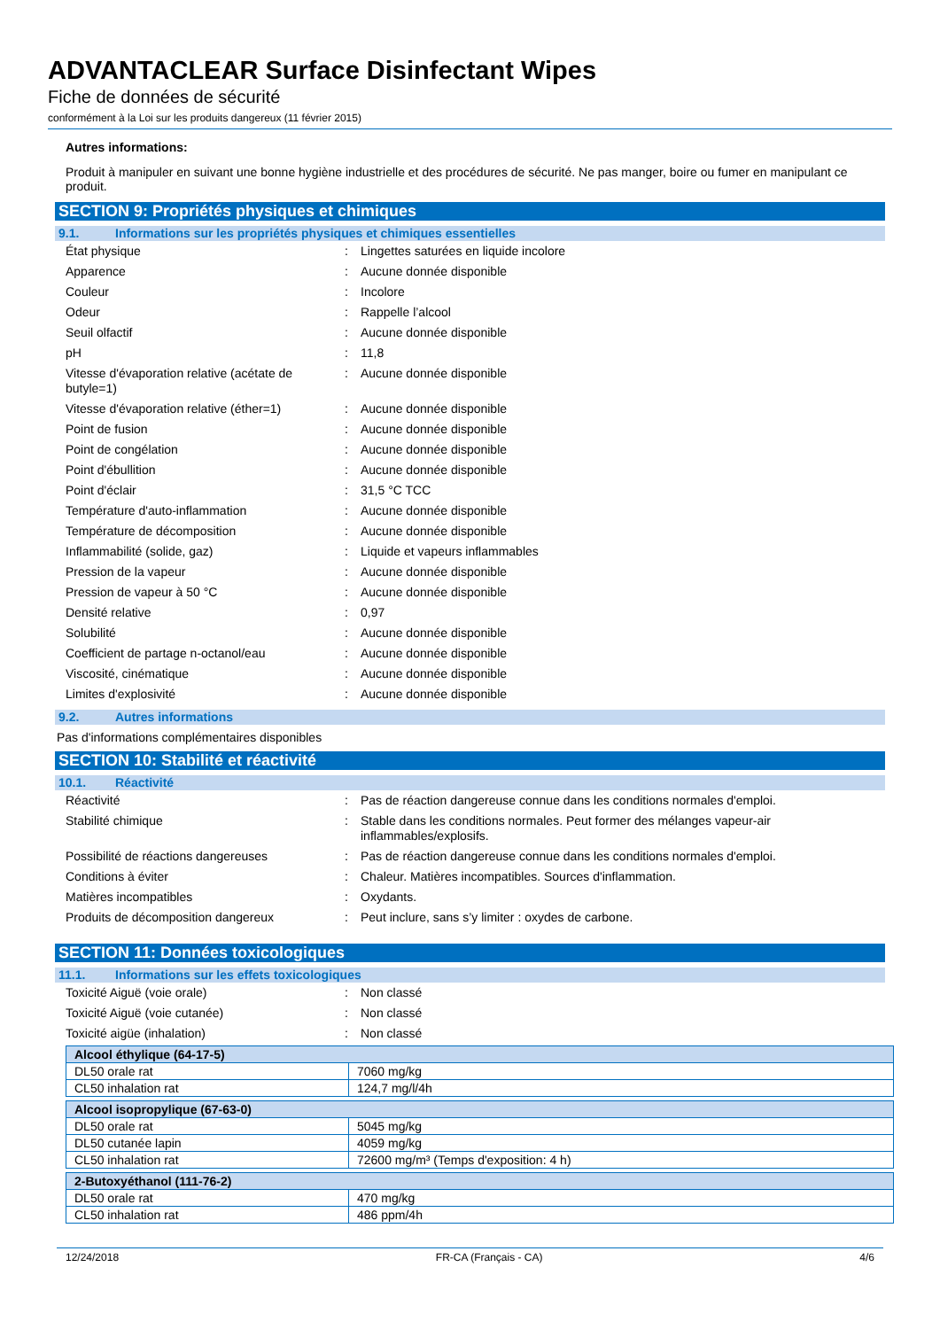ADVANTACLEAR Surface Disinfectant Wipes
Fiche de données de sécurité
conformément à la Loi sur les produits dangereux (11 février 2015)
Autres informations:
Produit à manipuler en suivant une bonne hygiène industrielle et des procédures de sécurité. Ne pas manger, boire ou fumer en manipulant ce produit.
SECTION 9: Propriétés physiques et chimiques
9.1. Informations sur les propriétés physiques et chimiques essentielles
| État physique | : | Lingettes saturées en liquide incolore |
| Apparence | : | Aucune donnée disponible |
| Couleur | : | Incolore |
| Odeur | : | Rappelle l’alcool |
| Seuil olfactif | : | Aucune donnée disponible |
| pH | : | 11,8 |
| Vitesse d'évaporation relative (acétate de butyle=1) | : | Aucune donnée disponible |
| Vitesse d'évaporation relative (éther=1) | : | Aucune donnée disponible |
| Point de fusion | : | Aucune donnée disponible |
| Point de congélation | : | Aucune donnée disponible |
| Point d'ébullition | : | Aucune donnée disponible |
| Point d'éclair | : | 31,5 °C TCC |
| Température d'auto-inflammation | : | Aucune donnée disponible |
| Température de décomposition | : | Aucune donnée disponible |
| Inflammabilité (solide, gaz) | : | Liquide et vapeurs inflammables |
| Pression de la vapeur | : | Aucune donnée disponible |
| Pression de vapeur à 50 °C | : | Aucune donnée disponible |
| Densité relative | : | 0,97 |
| Solubilité | : | Aucune donnée disponible |
| Coefficient de partage n-octanol/eau | : | Aucune donnée disponible |
| Viscosité, cinématique | : | Aucune donnée disponible |
| Limites d'explosivité | : | Aucune donnée disponible |
9.2. Autres informations
Pas d'informations complémentaires disponibles
SECTION 10: Stabilité et réactivité
10.1. Réactivité
| Réactivité | : | Pas de réaction dangereuse connue dans les conditions normales d'emploi. |
| Stabilité chimique | : | Stable dans les conditions normales. Peut former des mélanges vapeur-air inflammables/explosifs. |
| Possibilité de réactions dangereuses | : | Pas de réaction dangereuse connue dans les conditions normales d'emploi. |
| Conditions à éviter | : | Chaleur. Matières incompatibles. Sources d'inflammation. |
| Matières incompatibles | : | Oxydants. |
| Produits de décomposition dangereux | : | Peut inclure, sans s’y limiter : oxydes de carbone. |
SECTION 11: Données toxicologiques
11.1. Informations sur les effets toxicologiques
| Toxicité Aiguë (voie orale) | : | Non classé |
| Toxicité Aiguë (voie cutanée) | : | Non classé |
| Toxicité aigüe (inhalation) | : | Non classé |
| Alcool éthylique (64-17-5) | |
| --- | --- |
| DL50 orale rat | 7060 mg/kg |
| CL50 inhalation rat | 124,7 mg/l/4h |
| Alcool isopropylique (67-63-0) | |
| --- | --- |
| DL50 orale rat | 5045 mg/kg |
| DL50 cutanée lapin | 4059 mg/kg |
| CL50 inhalation rat | 72600 mg/m³ (Temps d'exposition: 4 h) |
| 2-Butoxyéthanol (111-76-2) | |
| --- | --- |
| DL50 orale rat | 470 mg/kg |
| CL50 inhalation rat | 486 ppm/4h |
12/24/2018 FR-CA (Français - CA) 4/6